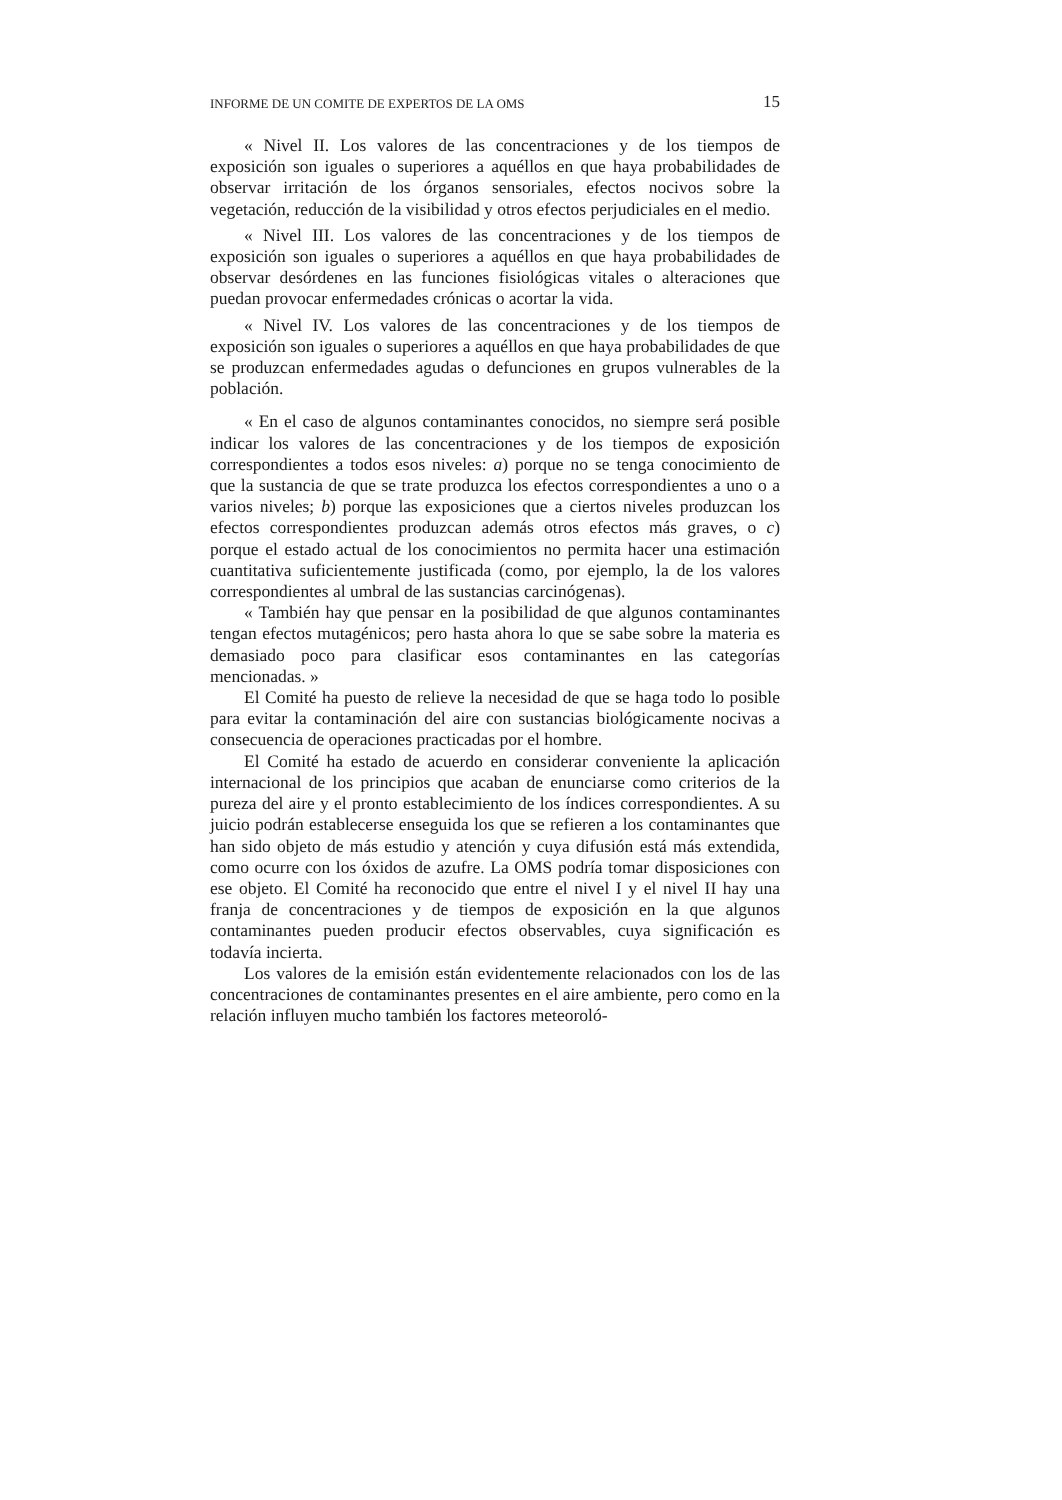INFORME DE UN COMITE DE EXPERTOS DE LA OMS 15
« Nivel II. Los valores de las concentraciones y de los tiempos de exposición son iguales o superiores a aquéllos en que haya probabilidades de observar irritación de los órganos sensoriales, efectos nocivos sobre la vegetación, reducción de la visibilidad y otros efectos perjudiciales en el medio.
« Nivel III. Los valores de las concentraciones y de los tiempos de exposición son iguales o superiores a aquéllos en que haya probabilidades de observar desórdenes en las funciones fisiológicas vitales o alteraciones que puedan provocar enfermedades crónicas o acortar la vida.
« Nivel IV. Los valores de las concentraciones y de los tiempos de exposición son iguales o superiores a aquéllos en que haya probabilidades de que se produzcan enfermedades agudas o defunciones en grupos vulnerables de la población.
« En el caso de algunos contaminantes conocidos, no siempre será posible indicar los valores de las concentraciones y de los tiempos de exposición correspondientes a todos esos niveles: a) porque no se tenga conocimiento de que la sustancia de que se trate produzca los efectos correspondientes a uno o a varios niveles; b) porque las exposiciones que a ciertos niveles produzcan los efectos correspondientes produzcan además otros efectos más graves, o c) porque el estado actual de los conocimientos no permita hacer una estimación cuantitativa suficientemente justificada (como, por ejemplo, la de los valores correspondientes al umbral de las sustancias carcinógenas).
« También hay que pensar en la posibilidad de que algunos contaminantes tengan efectos mutagénicos; pero hasta ahora lo que se sabe sobre la materia es demasiado poco para clasificar esos contaminantes en las categorías mencionadas. »
El Comité ha puesto de relieve la necesidad de que se haga todo lo posible para evitar la contaminación del aire con sustancias biológicamente nocivas a consecuencia de operaciones practicadas por el hombre.
El Comité ha estado de acuerdo en considerar conveniente la aplicación internacional de los principios que acaban de enunciarse como criterios de la pureza del aire y el pronto establecimiento de los índices correspondientes. A su juicio podrán establecerse enseguida los que se refieren a los contaminantes que han sido objeto de más estudio y atención y cuya difusión está más extendida, como ocurre con los óxidos de azufre. La OMS podría tomar disposiciones con ese objeto. El Comité ha reconocido que entre el nivel I y el nivel II hay una franja de concentraciones y de tiempos de exposición en la que algunos contaminantes pueden producir efectos observables, cuya significación es todavía incierta.
Los valores de la emisión están evidentemente relacionados con los de las concentraciones de contaminantes presentes en el aire ambiente, pero como en la relación influyen mucho también los factores meteoroló-